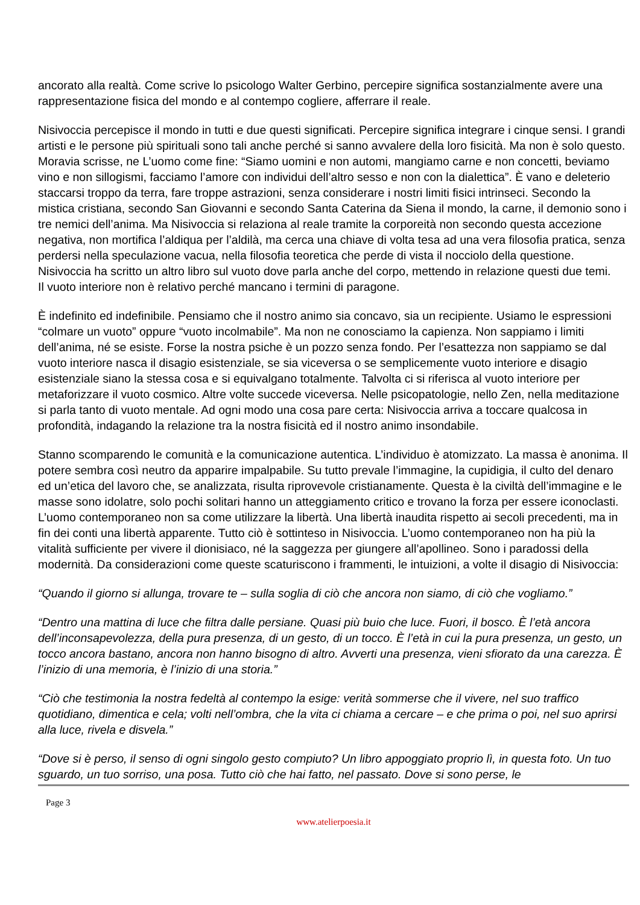ancorato alla realtà. Come scrive lo psicologo Walter Gerbino, percepire significa sostanzialmente avere una rappresentazione fisica del mondo e al contempo cogliere, afferrare il reale.
Nisivoccia percepisce il mondo in tutti e due questi significati. Percepire significa integrare i cinque sensi. I grandi artisti e le persone più spirituali sono tali anche perché si sanno avvalere della loro fisicità. Ma non è solo questo. Moravia scrisse, ne L’uomo come fine: “Siamo uomini e non automi, mangiamo carne e non concetti, beviamo vino e non sillogismi, facciamo l’amore con individui dell’altro sesso e non con la dialettica”. È vano e deleterio staccarsi troppo da terra, fare troppe astrazioni, senza considerare i nostri limiti fisici intrinseci. Secondo la mistica cristiana, secondo San Giovanni e secondo Santa Caterina da Siena il mondo, la carne, il demonio sono i tre nemici dell’anima. Ma Nisivoccia si relaziona al reale tramite la corporeità non secondo questa accezione negativa, non mortifica l’aldiqua per l’aldilà, ma cerca una chiave di volta tesa ad una vera filosofia pratica, senza perdersi nella speculazione vacua, nella filosofia teoretica che perde di vista il nocciolo della questione. Nisivoccia ha scritto un altro libro sul vuoto dove parla anche del corpo, mettendo in relazione questi due temi.
Il vuoto interiore non è relativo perché mancano i termini di paragone.
È indefinito ed indefinibile. Pensiamo che il nostro animo sia concavo, sia un recipiente. Usiamo le espressioni “colmare un vuoto” oppure “vuoto incolmabile”. Ma non ne conosciamo la capienza. Non sappiamo i limiti dell’anima, né se esiste. Forse la nostra psiche è un pozzo senza fondo. Per l’esattezza non sappiamo se dal vuoto interiore nasca il disagio esistenziale, se sia viceversa o se semplicemente vuoto interiore e disagio esistenziale siano la stessa cosa e si equivalgano totalmente. Talvolta ci si riferisca al vuoto interiore per metaforizzare il vuoto cosmico. Altre volte succede viceversa. Nelle psicopatologie, nello Zen, nella meditazione si parla tanto di vuoto mentale. Ad ogni modo una cosa pare certa: Nisivoccia arriva a toccare qualcosa in profondità, indagando la relazione tra la nostra fisicità ed il nostro animo insondabile.
Stanno scomparendo le comunità e la comunicazione autentica. L’individuo è atomizzato. La massa è anonima. Il potere sembra così neutro da apparire impalpabile. Su tutto prevale l’immagine, la cupidigia, il culto del denaro ed un’etica del lavoro che, se analizzata, risulta riprovevole cristianamente. Questa è la civiltà dell’immagine e le masse sono idolatre, solo pochi solitari hanno un atteggiamento critico e trovano la forza per essere iconoclasti. L’uomo contemporaneo non sa come utilizzare la libertà. Una libertà inaudita rispetto ai secoli precedenti, ma in fin dei conti una libertà apparente. Tutto ciò è sottinteso in Nisivoccia. L’uomo contemporaneo non ha più la vitalità sufficiente per vivere il dionisiaco, né la saggezza per giungere all’apollineo. Sono i paradossi della modernità. Da considerazioni come queste scaturiscono i frammenti, le intuizioni, a volte il disagio di Nisivoccia:
“Quando il giorno si allunga, trovare te – sulla soglia di ciò che ancora non siamo, di ciò che vogliamo.”
“Dentro una mattina di luce che filtra dalle persiane. Quasi più buio che luce. Fuori, il bosco. È l’età ancora dell’inconsapevolezza, della pura presenza, di un gesto, di un tocco. È l’età in cui la pura presenza, un gesto, un tocco ancora bastano, ancora non hanno bisogno di altro. Avverti una presenza, vieni sfiorato da una carezza. È l’inizio di una memoria, è l’inizio di una storia.”
“Ciò che testimonia la nostra fedeltà al contempo la esige: verità sommerse che il vivere, nel suo traffico quotidiano, dimentica e cela; volti nell’ombra, che la vita ci chiama a cercare – e che prima o poi, nel suo aprirsi alla luce, rivela e disvela.”
“Dove si è perso, il senso di ogni singolo gesto compiuto? Un libro appoggiato proprio lì, in questa foto. Un tuo sguardo, un tuo sorriso, una posa. Tutto ciò che hai fatto, nel passato. Dove si sono perse, le
Page 3
www.atelierpoesia.it